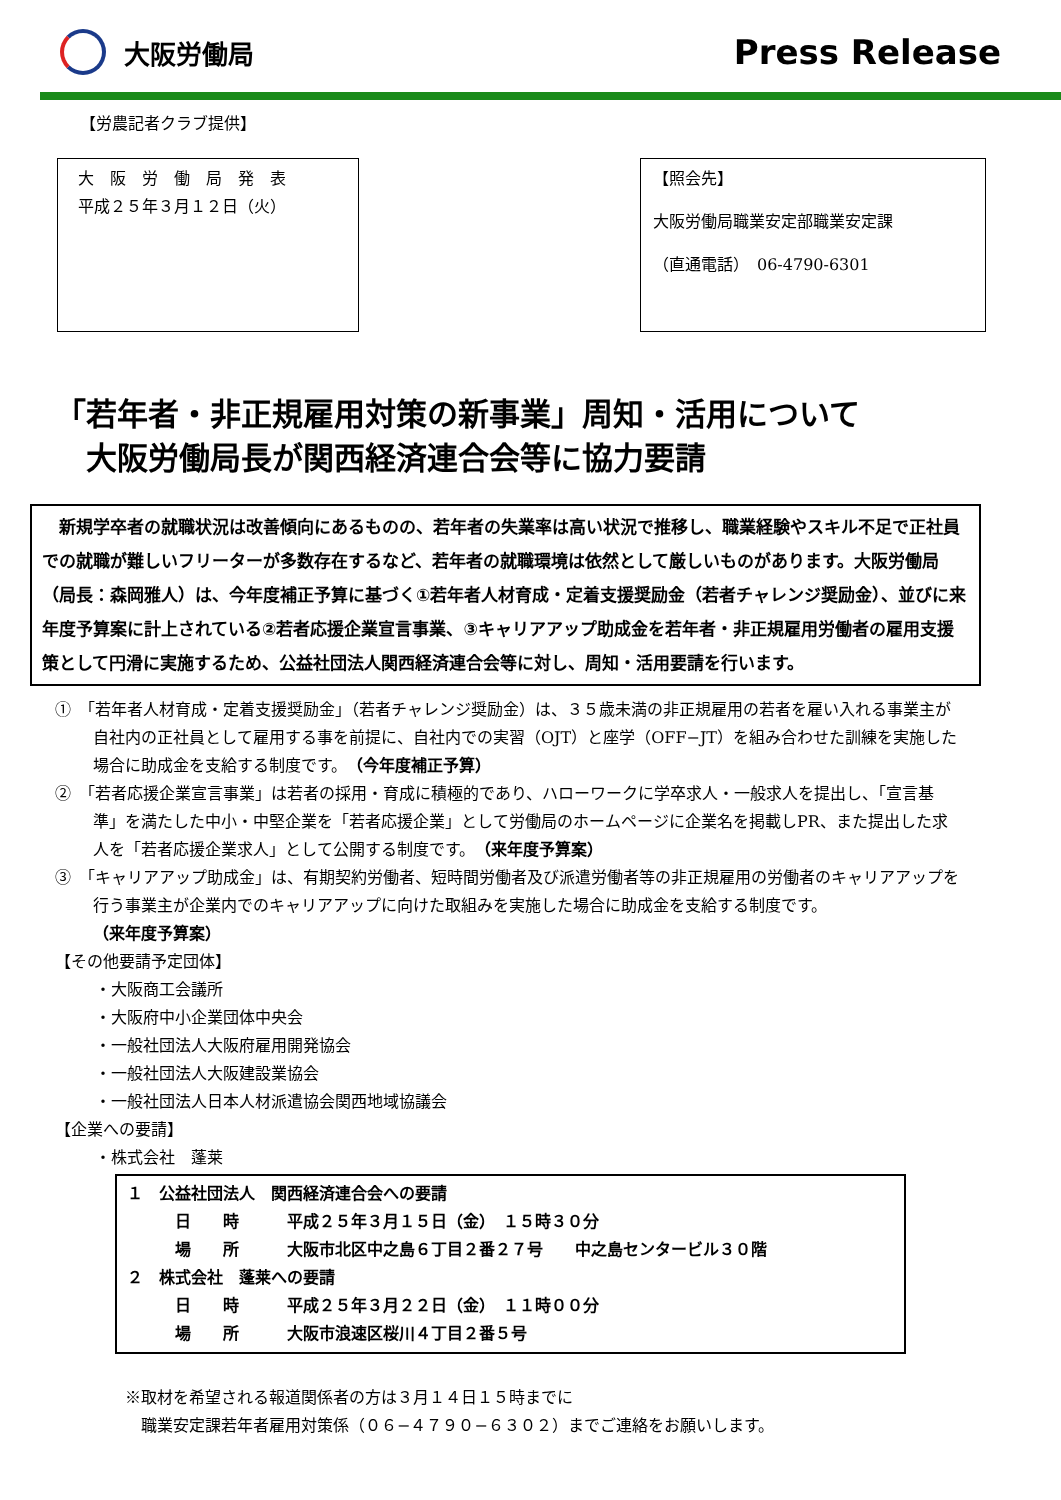大阪労働局
Press Release
【労農記者クラブ提供】
大　阪　労　働　局　発　表
平成２５年３月１２日（火）
【照会先】
大阪労働局職業安定部職業安定課
（直通電話）　06-4790-6301
「若年者・非正規雇用対策の新事業」周知・活用について
　大阪労働局長が関西経済連合会等に協力要請
　新規学卒者の就職状況は改善傾向にあるものの、若年者の失業率は高い状況で推移し、職業経験やスキル不足で正社員での就職が難しいフリーターが多数存在するなど、若年者の就職環境は依然として厳しいものがあります。大阪労働局（局長：森岡雅人）は、今年度補正予算に基づく①若年者人材育成・定着支援奨励金（若者チャレンジ奨励金）、並びに来年度予算案に計上されている②若者応援企業宣言事業、③キャリアアップ助成金を若年者・非正規雇用労働者の雇用支援策として円滑に実施するため、公益社団法人関西経済連合会等に対し、周知・活用要請を行います。
①　「若年者人材育成・定着支援奨励金」（若者チャレンジ奨励金）は、３５歳未満の非正規雇用の若者を雇い入れる事業主が自社内の正社員として雇用する事を前提に、自社内での実習（OJT）と座学（OFF−JT）を組み合わせた訓練を実施した場合に助成金を支給する制度です。（今年度補正予算）
②　「若者応援企業宣言事業」は若者の採用・育成に積極的であり、ハローワークに学卒求人・一般求人を提出し、「宣言基準」を満たした中小・中堅企業を「若者応援企業」として労働局のホームページに企業名を掲載しPR、また提出した求人を「若者応援企業求人」として公開する制度です。（来年度予算案）
③　「キャリアアップ助成金」は、有期契約労働者、短時間労働者及び派遣労働者等の非正規雇用の労働者のキャリアアップを行う事業主が企業内でのキャリアアップに向けた取組みを実施した場合に助成金を支給する制度です。
（来年度予算案）
【その他要請予定団体】
・大阪商工会議所
・大阪府中小企業団体中央会
・一般社団法人大阪府雇用開発協会
・一般社団法人大阪建設業協会
・一般社団法人日本人材派遣協会関西地域協議会
【企業への要請】
・株式会社　蓬莱
１　公益社団法人　関西経済連合会への要請
　　　日　　時　　　平成２５年３月１５日（金）　１５時３０分
　　　場　　所　　　大阪市北区中之島６丁目２番２７号　　中之島センタービル３０階
２　株式会社　蓬莱への要請
　　　日　　時　　　平成２５年３月２２日（金）　１１時００分
　　　場　　所　　　大阪市浪速区桜川４丁目２番５号
※取材を希望される報道関係者の方は３月１４日１５時までに
　職業安定課若年者雇用対策係（０６−４７９０−６３０２）までご連絡をお願いします。